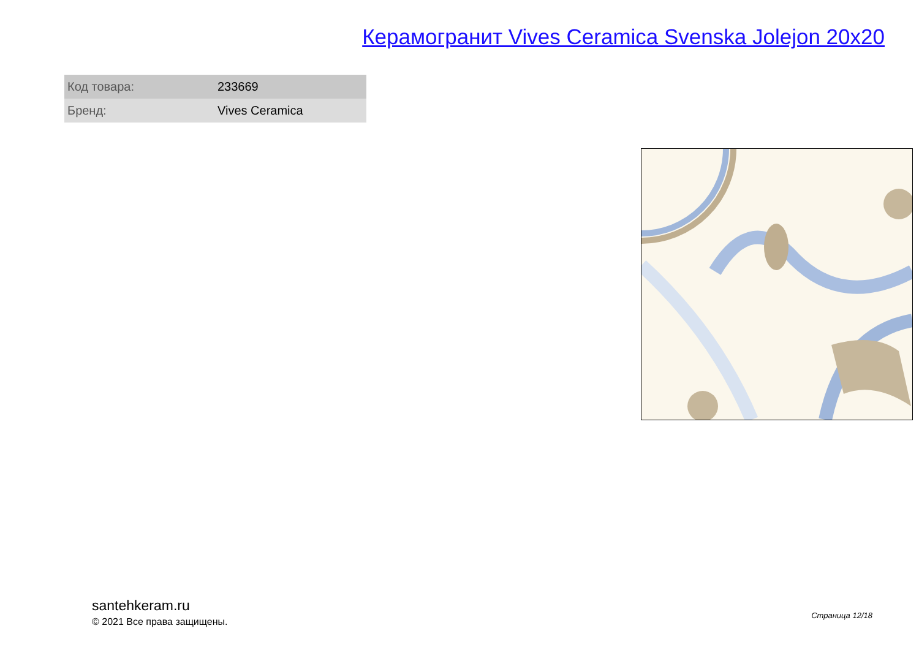Керамогранит Vives Ceramica Svenska Jolejon 20x20
| Код товара: | 233669 |
| Бренд: | Vives Ceramica |
santehkeram.ru
© 2021 Все права защищены.
Страница 12/18